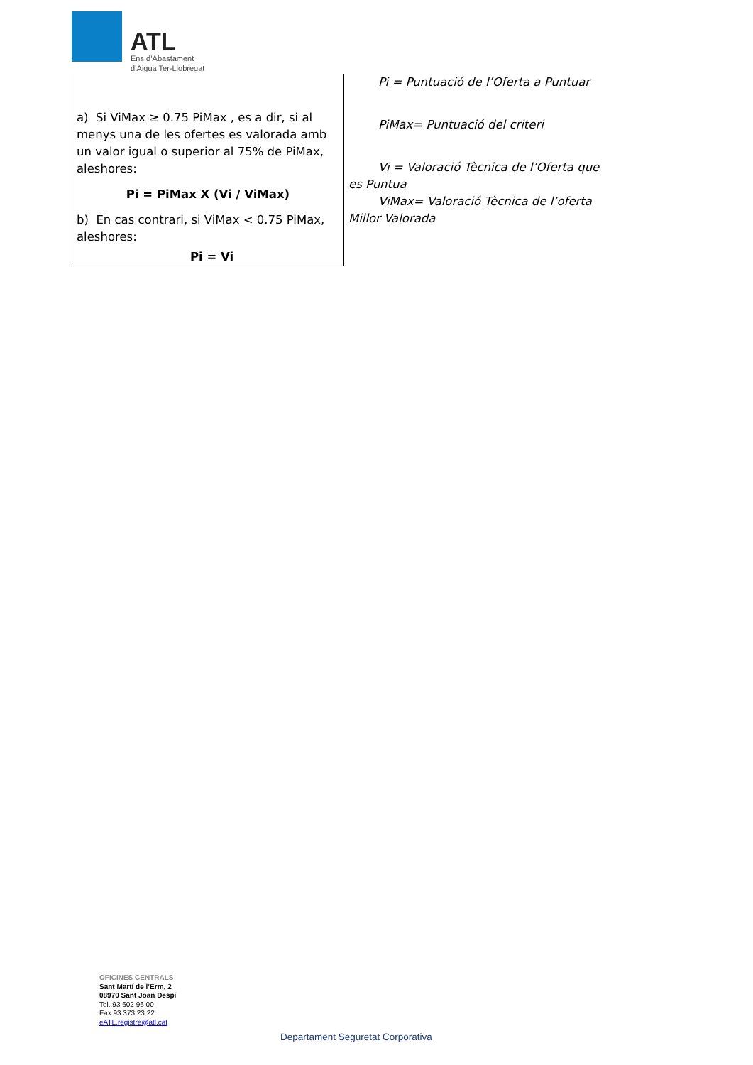ATL
Ens d’Abastament
d’Aigua Ter-Llobregat
| a) Si ViMax ≥ 0.75 PiMax , es a dir, si al menys una de les ofertes es valorada amb un valor igual o superior al 75% de PiMax, aleshores: Pi = PiMax X (Vi / ViMax) b) En cas contrari, si ViMax < 0.75 PiMax, aleshores: Pi = Vi | Pi = Puntuació de l’Oferta a Puntuar PiMax= Puntuació del criteri Vi = Valoració Tècnica de l’Oferta que es Puntua ViMax= Valoració Tècnica de l’oferta Millor Valorada |
OFICINES CENTRALS
Sant Martí de l’Erm, 2
08970 Sant Joan Despí
Tel. 93 602 96 00
Fax 93 373 23 22
eATL.registre@atl.cat
Departament Seguretat Corporativa